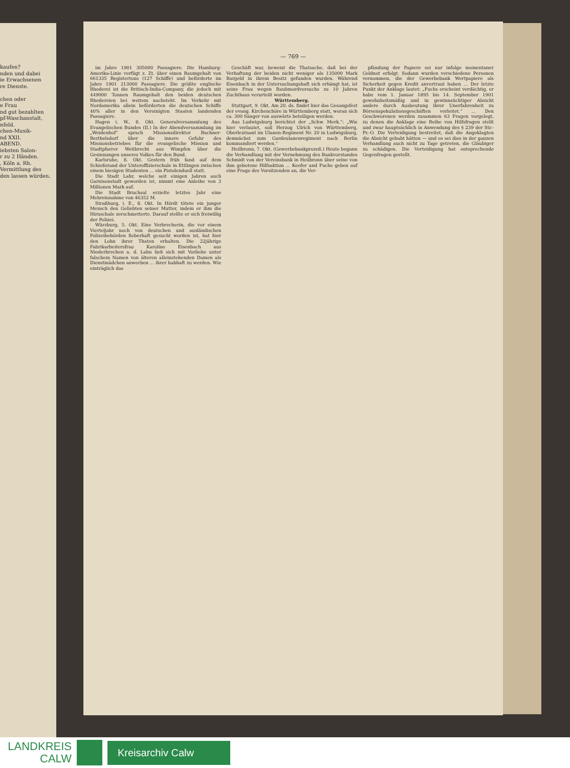kaufen?
nden und dabei
ie Erwachsenen
re Dienste.
chen oder
e Frau
nd gut bezahlten
pf-Waschanstalt,
nfeld.
chen-Musik-
nd XXII.
ABEND.
iebsten Salon-
r zu 2 Händen.
, Köln a. Rh.
Vermittlung des
den lassen würden.
— 769 —
im Jahre 1901 305000 Passagiere. Die Hamburg-Amerika-Linie verfügt z. Zt. über einen Raumgehalt von 661335 Registertons (127 Schiffe) und beförderte im Jahre 1901 213000 Passagiere. Die größte englische Rhederei ist die Britisch-India-Company, die jedoch mit 449000 Tonnen Raumgehalt den beiden deutschen Rhedereien bei weitem nachsteht. Im Verkehr mit Nordamerika allein beförderten die deutschen Schiffe 40% aller in den Vereinigten Staaten landenden Passagiere.
Hagen i. W., 8. Okt. Generalversammlung des Evangelischen Bundes (II.) In der Abendversammlung im „Weidenhof“ sprach Missionsdirektor Buchner-Berthelsdorf über die innere Gefahr des Missionsbetriebes für die evangelische Mission und Stadtpfarrer Weitbrecht aus Wimpfen über die Gesinnungen unseres Volkes für den Bund.
Karlsruhe, 8. Okt. Gestern früh fand auf dem Schießstand der Unteroffizierschule in Ettlingen zwischen einem hiesigen Studenten ... ein Pistolenduell statt.
Die Stadt Lahr, welche seit einigen Jahren auch Garnisonstadt geworden ist, nimmt eine Anleihe von 3 Millionen Mark auf.
Die Stadt Bruchsal erzielte letztes Jahr eine Mehreinnahme von 46352 M.
Straßburg, i. E., 8. Okt. In Hördt tötete ein junger Mensch den Geliebten seiner Mutter, indem er ihm die Hirnschale zerschmetterte. Darauf stellte er sich freiwillig der Polizei.
Würzburg, 5. Okt. Eine Verbrecherin, die vor einem Vierteljahr noch von deutschen und ausländischen Polizeibehörden fieberhaft gesucht worden ist, hat hier den Lohn ihrer Thaten erhalten. Die 22jährige Fabrikarbeitersfrau Karoline Eisenbach aus Niederbrechen a. d. Lahn ließ sich mit Vorliebe unter falschem Namen von älteren alleinstehenden Damen als Dienstmädchen anwerben ... ihrer habhaft zu werden. Wie einträglich das
Geschäft war, beweist die Thatsache, daß bei der Verhaftung der beiden nicht weniger als 135000 Mark Bargeld in ihrem Besitz gefunden wurden. Während Eisenbach in der Untersuchungshaft sich erhängt hat, ist seine Frau wegen Raubmordversuchs zu 10 Jahren Zuchthaus verurteilt worden.
Württemberg.
Stuttgart, 9. Okt. Am 20. ds. findet hier das Gesangsfest der evang. Kirchenchöre in Württemberg statt, woran sich ca. 300 Sänger von auswärts beteiligen werden.
Aus Ludwigsburg berichtet der „Schw. Merk.“: „Wie hier verlautet, soll Herzog Ulrich von Württemberg, Oberleutnant im Ulanen-Regiment Nr. 20 in Ludwigsburg, demnächst zum Gardeulanenregiment nach Berlin kommandiert werden.“
Heilbronn, 7. Okt. (Gewerbebankprozeß.) Heute begann die Verhandlung mit der Vernehmung des Bankvorstandes Schmidt von der Vereinsbank in Heilbronn über seine von ihm gebotene Hilfsaktion ... Keefer und Fuchs geben auf eine Frage des Vorsitzenden an, die Ver-
pfändung der Papiere sei nur infolge momentaner Geldnot erfolgt. Sodann wurden verschiedene Personen vernommen, die der Gewerbebank Wertpapiere als Sicherheit gegen Kredit anvertraut haben ... Der letzte Punkt der Anklage lautet: „Fuchs erscheint verdächtig, er habe vom 1. Januar 1895 bis 14. September 1901 gewohnheitsmäßig und in gewinnsüchtiger Absicht andere durch Ausbeutung ihrer Unerfahrenheit zu Börsenspekulationsgeschäften verleitet.“ ... Den Geschworenen werden zusammen 63 Fragen vorgelegt, zu denen die Anklage eine Reihe von Hilfsfragen stellt und zwar hauptsächlich in Anwendung des § 239 der Str.-Pr.-O. Die Verteidigung bestreitet, daß die Angeklagten die Absicht gehabt hätten — und es sei dies in der ganzen Verhandlung auch nicht zu Tage getreten, die Gläubiger zu schädigen. Die Verteidigung hat entsprechende Gegenfragen gestellt.
LANDKREIS
CALW
Kreisarchiv Calw